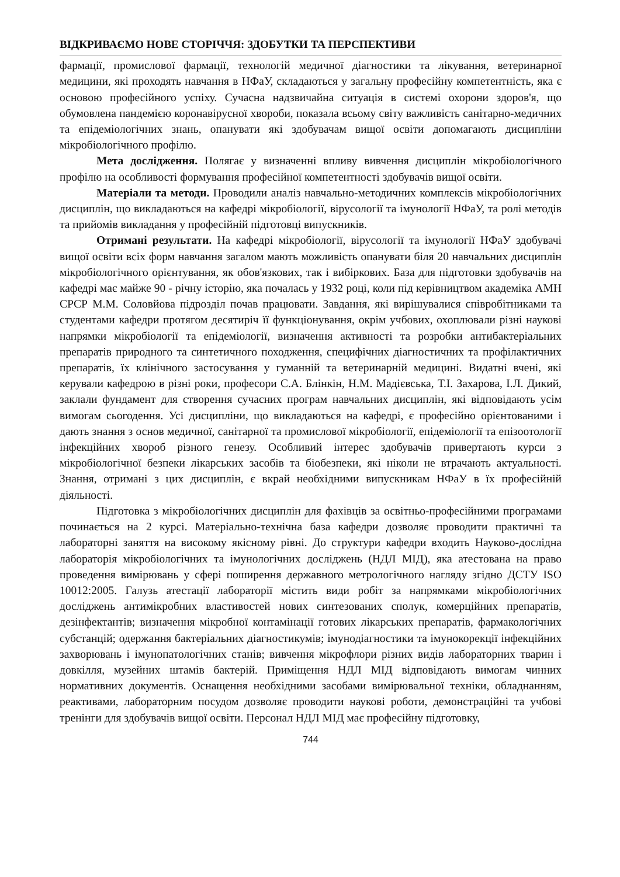ВІДКРИВАЄМО НОВЕ СТОРІЧЧЯ: ЗДОБУТКИ ТА ПЕРСПЕКТИВИ
фармації, промислової фармації, технологій медичної діагностики та лікування, ветеринарної медицини, які проходять навчання в НФаУ, складаються у загальну професійну компетентність, яка є основою професійного успіху. Сучасна надзвичайна ситуація в системі охорони здоров'я, що обумовлена пандемією коронавірусної хвороби, показала всьому світу важливість санітарно-медичних та епідеміологічних знань, опанувати які здобувачам вищої освіти допомагають дисципліни мікробіологічного профілю.
Мета дослідження. Полягає у визначенні впливу вивчення дисциплін мікробіологічного профілю на особливості формування професійної компетентності здобувачів вищої освіти.
Матеріали та методи. Проводили аналіз навчально-методичних комплексів мікробіологічних дисциплін, що викладаються на кафедрі мікробіології, вірусології та імунології НФаУ, та ролі методів та прийомів викладання у професійній підготовці випускників.
Отримані результати. На кафедрі мікробіології, вірусології та імунології НФаУ здобувачі вищої освіти всіх форм навчання загалом мають можливість опанувати біля 20 навчальних дисциплін мікробіологічного орієнтування, як обов'язкових, так і вибіркових. База для підготовки здобувачів на кафедрі має майже 90 - річну історію, яка почалась у 1932 році, коли під керівництвом академіка АМН СРСР М.М. Соловйова підрозділ почав працювати. Завдання, які вирішувалися співробітниками та студентами кафедри протягом десятиріч її функціонування, окрім учбових, охоплювали різні наукові напрямки мікробіології та епідеміології, визначення активності та розробки антибактеріальних препаратів природного та синтетичного походження, специфічних діагностичних та профілактичних препаратів, їх клінічного застосування у гуманній та ветеринарній медицині. Видатні вчені, які керували кафедрою в різні роки, професори С.А. Блінкін, Н.М. Мадієвська, Т.І. Захарова, І.Л. Дикий, заклали фундамент для створення сучасних програм навчальних дисциплін, які відповідають усім вимогам сьогодення. Усі дисципліни, що викладаються на кафедрі, є професійно орієнтованими і дають знання з основ медичної, санітарної та промислової мікробіології, епідеміології та епізоотології інфекційних хвороб різного генезу. Особливий інтерес здобувачів привертають курси з мікробіологічної безпеки лікарських засобів та біобезпеки, які ніколи не втрачають актуальності. Знання, отримані з цих дисциплін, є вкрай необхідними випускникам НФаУ в їх професійній діяльності.
Підготовка з мікробіологічних дисциплін для фахівців за освітньо-професійними програмами починається на 2 курсі. Матеріально-технічна база кафедри дозволяє проводити практичні та лабораторні заняття на високому якісному рівні. До структури кафедри входить Науково-дослідна лабораторія мікробіологічних та імунологічних досліджень (НДЛ МІД), яка атестована на право проведення вимірювань у сфері поширення державного метрологічного нагляду згідно ДСТУ ISO 10012:2005. Галузь атестації лабораторії містить види робіт за напрямками мікробіологічних досліджень антимікробних властивостей нових синтезованих сполук, комерційних препаратів, дезінфектантів; визначення мікробної контамінації готових лікарських препаратів, фармакологічних субстанцій; одержання бактеріальних діагностикумів; імунодіагностики та імунокорекції інфекційних захворювань і імунопатологічних станів; вивчення мікрофлори різних видів лабораторних тварин і довкілля, музейних штамів бактерій. Приміщення НДЛ МІД відповідають вимогам чинних нормативних документів. Оснащення необхідними засобами вимірювальної техніки, обладнанням, реактивами, лабораторним посудом дозволяє проводити наукові роботи, демонстраційні та учбові тренінги для здобувачів вищої освіти. Персонал НДЛ МІД має професійну підготовку,
744